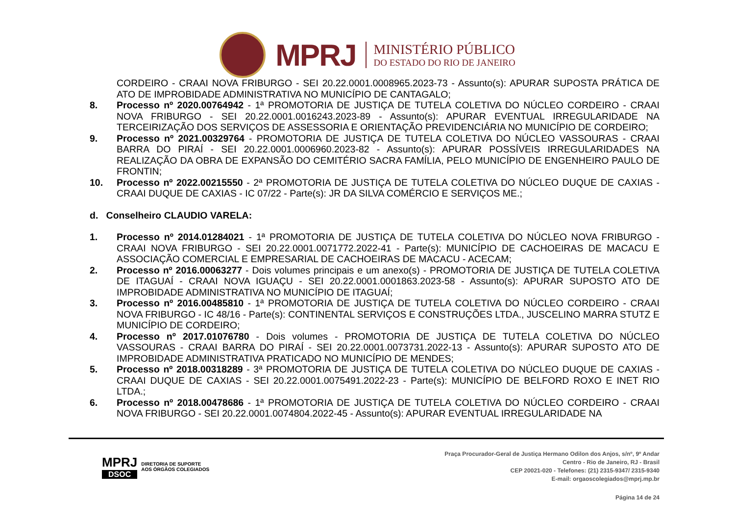MPRJ
MINISTÉRIO PÚBLICO
DO ESTADO DO RIO DE JANEIRO
CORDEIRO - CRAAI NOVA FRIBURGO - SEI 20.22.0001.0008965.2023-73 - Assunto(s): APURAR SUPOSTA PRÁTICA DE ATO DE IMPROBIDADE ADMINISTRATIVA NO MUNICÍPIO DE CANTAGALO;
8. Processo nº 2020.00764942 - 1ª PROMOTORIA DE JUSTIÇA DE TUTELA COLETIVA DO NÚCLEO CORDEIRO - CRAAI NOVA FRIBURGO - SEI 20.22.0001.0016243.2023-89 - Assunto(s): APURAR EVENTUAL IRREGULARIDADE NA TERCEIRIZAÇÃO DOS SERVIÇOS DE ASSESSORIA E ORIENTAÇÃO PREVIDENCIÁRIA NO MUNICÍPIO DE CORDEIRO;
9. Processo nº 2021.00329764 - PROMOTORIA DE JUSTIÇA DE TUTELA COLETIVA DO NÚCLEO VASSOURAS - CRAAI BARRA DO PIRAÍ - SEI 20.22.0001.0006960.2023-82 - Assunto(s): APURAR POSSÍVEIS IRREGULARIDADES NA REALIZAÇÃO DA OBRA DE EXPANSÃO DO CEMITÉRIO SACRA FAMÍLIA, PELO MUNICÍPIO DE ENGENHEIRO PAULO DE FRONTIN;
10. Processo nº 2022.00215550 - 2ª PROMOTORIA DE JUSTIÇA DE TUTELA COLETIVA DO NÚCLEO DUQUE DE CAXIAS - CRAAI DUQUE DE CAXIAS - IC 07/22 - Parte(s): JR DA SILVA COMÉRCIO E SERVIÇOS ME.;
d. Conselheiro CLAUDIO VARELA:
1. Processo nº 2014.01284021 - 1ª PROMOTORIA DE JUSTIÇA DE TUTELA COLETIVA DO NÚCLEO NOVA FRIBURGO - CRAAI NOVA FRIBURGO - SEI 20.22.0001.0071772.2022-41 - Parte(s): MUNICÍPIO DE CACHOEIRAS DE MACACU E ASSOCIAÇÃO COMERCIAL E EMPRESARIAL DE CACHOEIRAS DE MACACU - ACECAM;
2. Processo nº 2016.00063277 - Dois volumes principais e um anexo(s) - PROMOTORIA DE JUSTIÇA DE TUTELA COLETIVA DE ITAGUAÍ - CRAAI NOVA IGUAÇU - SEI 20.22.0001.0001863.2023-58 - Assunto(s): APURAR SUPOSTO ATO DE IMPROBIDADE ADMINISTRATIVA NO MUNICÍPIO DE ITAGUAÍ;
3. Processo nº 2016.00485810 - 1ª PROMOTORIA DE JUSTIÇA DE TUTELA COLETIVA DO NÚCLEO CORDEIRO - CRAAI NOVA FRIBURGO - IC 48/16 - Parte(s): CONTINENTAL SERVIÇOS E CONSTRUÇÕES LTDA., JUSCELINO MARRA STUTZ E MUNICÍPIO DE CORDEIRO;
4. Processo nº 2017.01076780 - Dois volumes - PROMOTORIA DE JUSTIÇA DE TUTELA COLETIVA DO NÚCLEO VASSOURAS - CRAAI BARRA DO PIRAÍ - SEI 20.22.0001.0073731.2022-13 - Assunto(s): APURAR SUPOSTO ATO DE IMPROBIDADE ADMINISTRATIVA PRATICADO NO MUNICÍPIO DE MENDES;
5. Processo nº 2018.00318289 - 3ª PROMOTORIA DE JUSTIÇA DE TUTELA COLETIVA DO NÚCLEO DUQUE DE CAXIAS - CRAAI DUQUE DE CAXIAS - SEI 20.22.0001.0075491.2022-23 - Parte(s): MUNICÍPIO DE BELFORD ROXO E INET RIO LTDA.;
6. Processo nº 2018.00478686 - 1ª PROMOTORIA DE JUSTIÇA DE TUTELA COLETIVA DO NÚCLEO CORDEIRO - CRAAI NOVA FRIBURGO - SEI 20.22.0001.0074804.2022-45 - Assunto(s): APURAR EVENTUAL IRREGULARIDADE NA
MPRJ
DSOC
DIRETORIA DE SUPORTE
AOS ÓRGÃOS COLEGIADOS
Praça Procurador-Geral de Justiça Hermano Odilon dos Anjos, s/nº, 9º Andar
Centro - Rio de Janeiro, RJ - Brasil
CEP 20021-020 - Telefones: (21) 2315-9347/ 2315-9340
E-mail: orgaoscolegiados@mprj.mp.br
Página 14 de 24